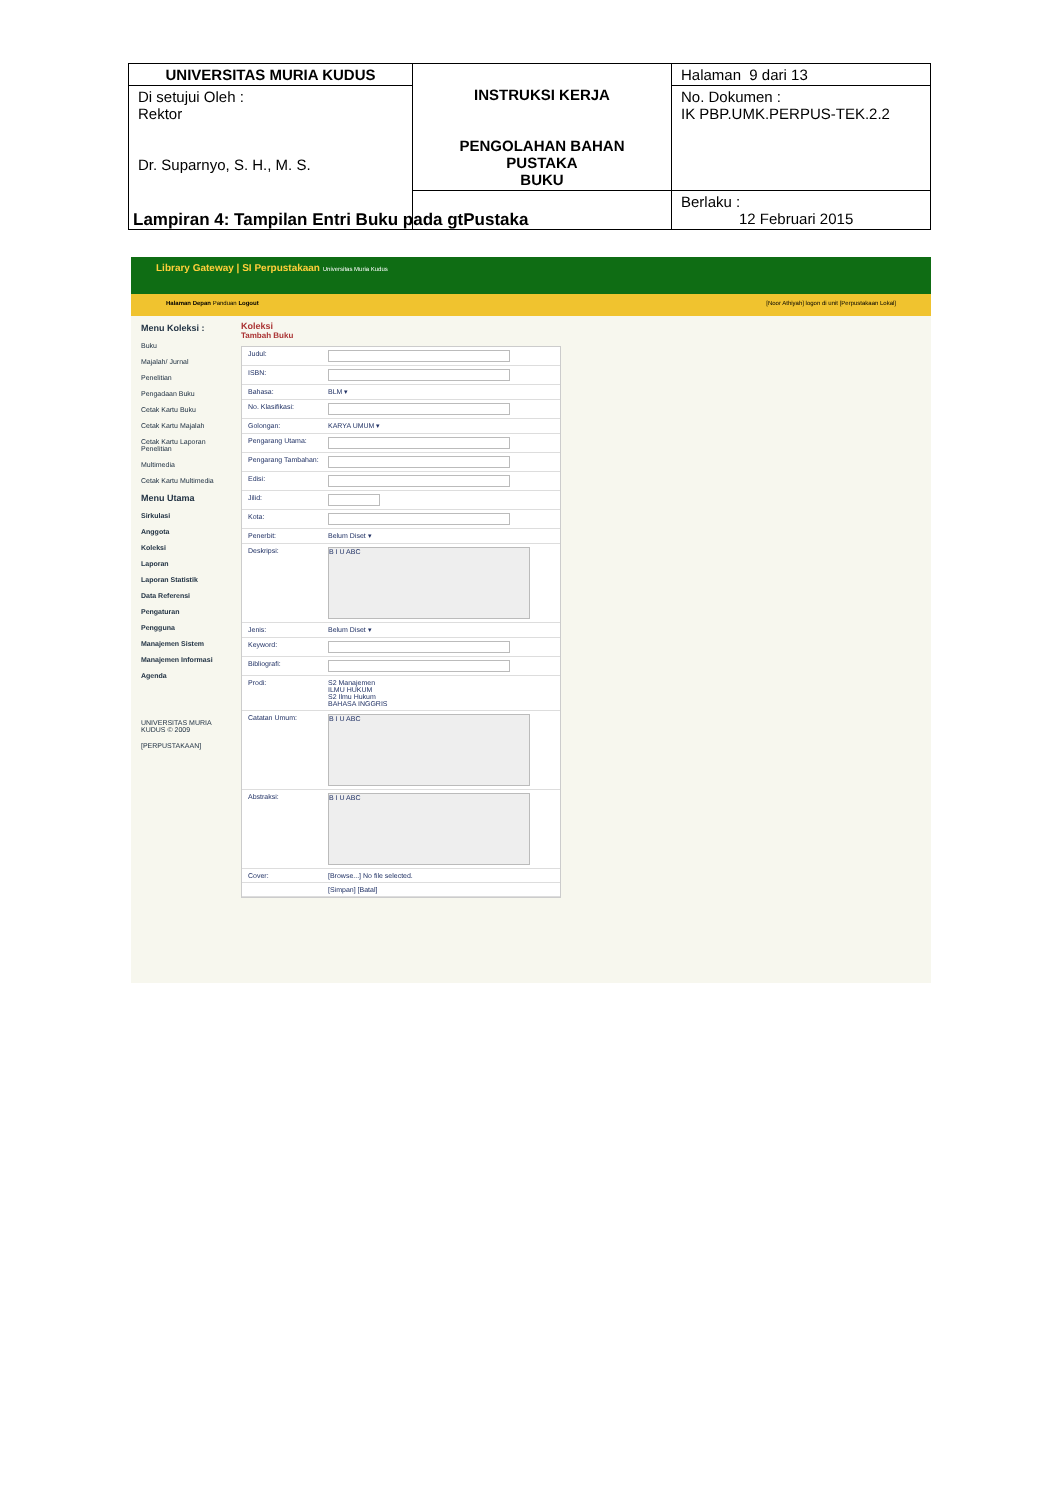| UNIVERSITAS MURIA KUDUS | INSTRUKSI KERJA PENGOLAHAN BAHAN PUSTAKA BUKU | Halaman 9 dari 13 |
| Di setujui Oleh : Rektor Dr. Suparnyo, S. H., M. S. | | No. Dokumen : IK PBP.UMK.PERPUS-TEK.2.2 |
| | | Berlaku : 12 Februari 2015 |
Lampiran 4: Tampilan Entri Buku pada gtPustaka
Library Gateway | SI Perpustakaan Universitas Muria Kudus
Halaman Depan Panduan Logout [Noor Athiyah] logon di unit [Perpustakaan Lokal]
Menu Koleksi :
Buku
Majalah/ Jurnal
Penelitian
Pengadaan Buku
Cetak Kartu Buku
Cetak Kartu Majalah
Cetak Kartu Laporan Penelitian
Multimedia
Cetak Kartu Multimedia
Menu Utama
Sirkulasi
Anggota
Koleksi
Laporan
Laporan Statistik
Data Referensi
Pengaturan
Pengguna
Manajemen Sistem
Manajemen Informasi
Agenda
UNIVERSITAS MURIA KUDUS © 2009
[PERPUSTAKAAN]
Koleksi
Tambah Buku
Judul:
ISBN:
Bahasa: BLM ▾
No. Klasifikasi:
Golongan: KARYA UMUM ▾
Pengarang Utama:
Pengarang Tambahan:
Edisi:
Jilid:
Kota:
Penerbit: Belum Diset ▾
Deskripsi:
B I U ABC
Jenis: Belum Diset ▾
Keyword:
Bibliografi:
Prodi: S2 Manajemen
ILMU HUKUM
S2 Ilmu Hukum
BAHASA INGGRIS
Catatan Umum:
B I U ABC
Abstraksi:
B I U ABC
Cover: [Browse...] No file selected.
[Simpan] [Batal]